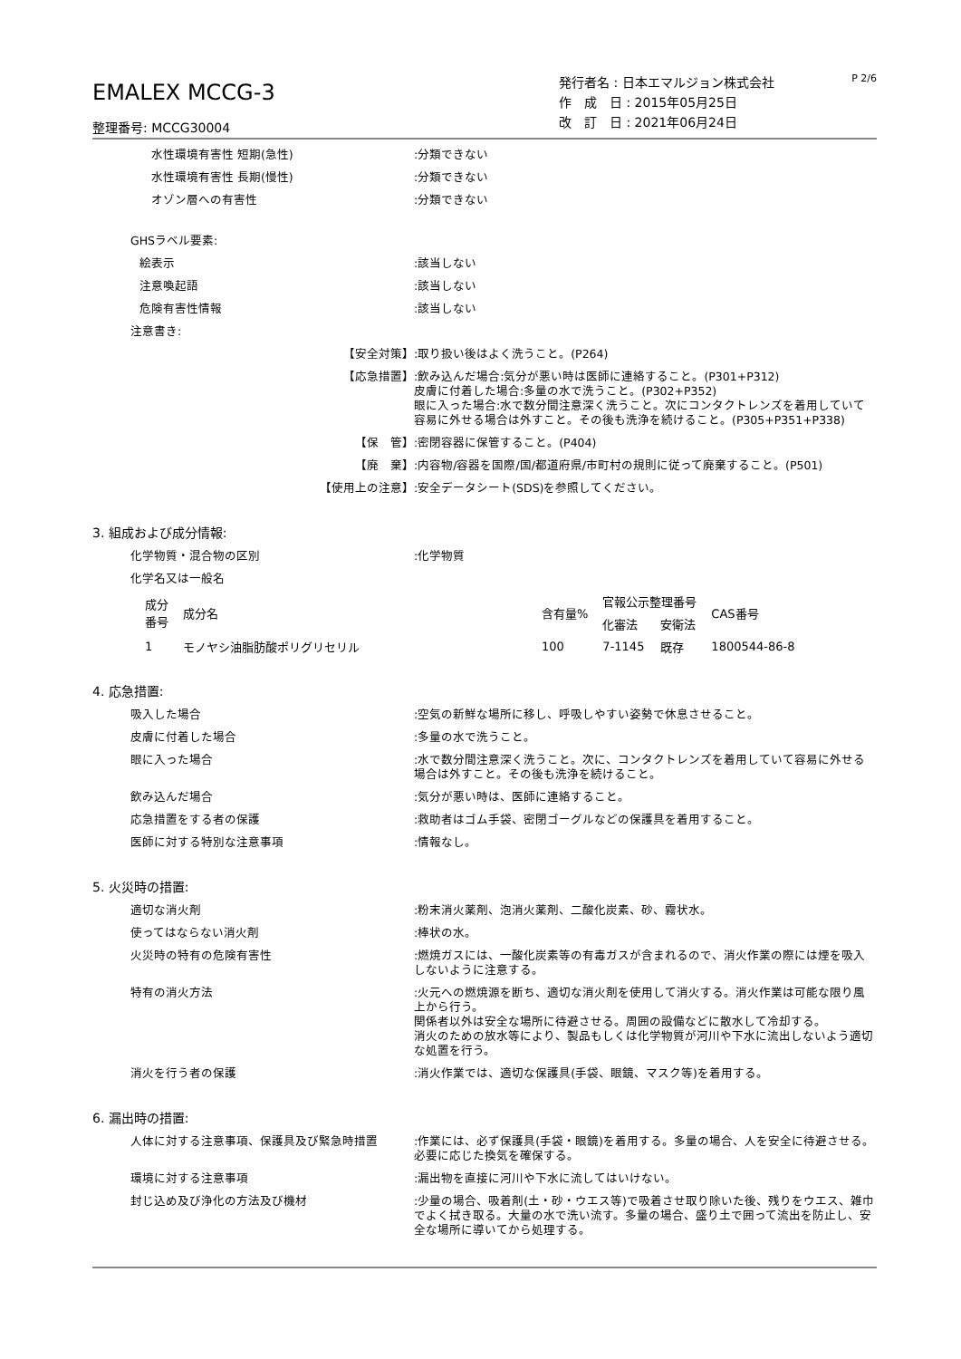EMALEX MCCG-3
整理番号: MCCG30004
発行者名 : 日本エマルジョン株式会社
作　成　日 : 2015年05月25日
改　訂　日 : 2021年06月24日
P 2/6
水性環境有害性 短期(急性):分類できない
水性環境有害性 長期(慢性):分類できない
オゾン層への有害性:分類できない
GHSラベル要素:
絵表示:該当しない
注意喚起語:該当しない
危険有害性情報:該当しない
注意書き:
【安全対策】:取り扱い後はよく洗うこと。(P264)
【応急措置】:飲み込んだ場合:気分が悪い時は医師に連絡すること。(P301+P312)
皮膚に付着した場合:多量の水で洗うこと。(P302+P352)
眼に入った場合:水で数分間注意深く洗うこと。次にコンタクトレンズを着用していて容易に外せる場合は外すこと。その後も洗浄を続けること。(P305+P351+P338)
【保　管】:密閉容器に保管すること。(P404)
【廃　棄】:内容物/容器を国際/国/都道府県/市町村の規則に従って廃棄すること。(P501)
【使用上の注意】:安全データシート(SDS)を参照してください。
3. 組成および成分情報:
化学物質・混合物の区別:化学物質
化学名又は一般名
| 成分 番号 | 成分名 | 含有量% | 官報公示整理番号 | | CAS番号 |
| --- | --- | --- | --- | --- | --- |
| | | | 化審法 | 安衛法 | |
| 1 | モノヤシ油脂肪酸ポリグリセリル | 100 | 7-1145 | 既存 | 1800544-86-8 |
4. 応急措置:
吸入した場合:空気の新鮮な場所に移し、呼吸しやすい姿勢で休息させること。
皮膚に付着した場合:多量の水で洗うこと。
眼に入った場合:水で数分間注意深く洗うこと。次に、コンタクトレンズを着用していて容易に外せる場合は外すこと。その後も洗浄を続けること。
飲み込んだ場合:気分が悪い時は、医師に連絡すること。
応急措置をする者の保護:救助者はゴム手袋、密閉ゴーグルなどの保護具を着用すること。
医師に対する特別な注意事項:情報なし。
5. 火災時の措置:
適切な消火剤:粉末消火薬剤、泡消火薬剤、二酸化炭素、砂、霧状水。
使ってはならない消火剤:棒状の水。
火災時の特有の危険有害性:燃焼ガスには、一酸化炭素等の有毒ガスが含まれるので、消火作業の際には煙を吸入しないように注意する。
特有の消火方法:火元への燃焼源を断ち、適切な消火剤を使用して消火する。消火作業は可能な限り風上から行う。
関係者以外は安全な場所に待避させる。周囲の設備などに散水して冷却する。
消火のための放水等により、製品もしくは化学物質が河川や下水に流出しないよう適切な処置を行う。
消火を行う者の保護:消火作業では、適切な保護具(手袋、眼鏡、マスク等)を着用する。
6. 漏出時の措置:
人体に対する注意事項、保護具及び緊急時措置:作業には、必ず保護具(手袋・眼鏡)を着用する。多量の場合、人を安全に待避させる。必要に応じた換気を確保する。
環境に対する注意事項:漏出物を直接に河川や下水に流してはいけない。
封じ込め及び浄化の方法及び機材:少量の場合、吸着剤(土・砂・ウエス等)で吸着させ取り除いた後、残りをウエス、雑巾でよく拭き取る。大量の水で洗い流す。多量の場合、盛り土で囲って流出を防止し、安全な場所に導いてから処理する。